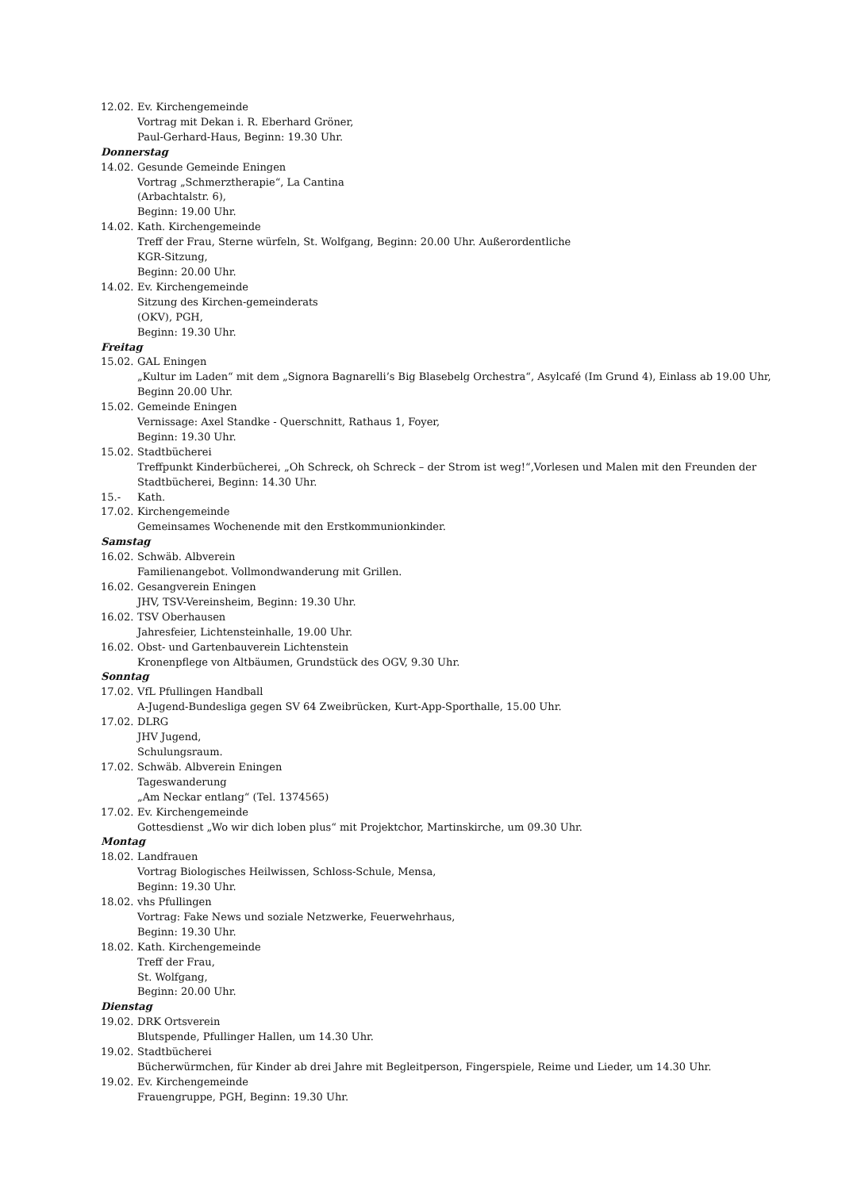12.02. Ev. Kirchengemeinde
Vortrag mit Dekan i. R. Eberhard Gröner,
Paul-Gerhard-Haus, Beginn: 19.30 Uhr.
Donnerstag
14.02. Gesunde Gemeinde Eningen
Vortrag „Schmerztherapie“, La Cantina
(Arbachtalstr. 6),
Beginn: 19.00 Uhr.
14.02. Kath. Kirchengemeinde
Treff der Frau, Sterne würfeln, St. Wolfgang, Beginn: 20.00 Uhr. Außerordentliche
KGR-Sitzung,
Beginn: 20.00 Uhr.
14.02. Ev. Kirchengemeinde
Sitzung des Kirchen-gemeinderats
(OKV), PGH,
Beginn: 19.30 Uhr.
Freitag
15.02. GAL Eningen
„Kultur im Laden“ mit dem „Signora Bagnarelli’s Big Blasebelg Orchestra“, Asylcafé (Im Grund 4), Einlass ab 19.00 Uhr, Beginn 20.00 Uhr.
15.02. Gemeinde Eningen
Vernissage: Axel Standke - Querschnitt, Rathaus 1, Foyer,
Beginn: 19.30 Uhr.
15.02. Stadtbücherei
Treffpunkt Kinderbücherei, „Oh Schreck, oh Schreck – der Strom ist weg!“,Vorlesen und Malen mit den Freunden der Stadtbücherei, Beginn: 14.30 Uhr.
15.- Kath.
17.02. Kirchengemeinde
Gemeinsames Wochenende mit den Erstkommunionkinder.
Samstag
16.02. Schwäb. Albverein
Familienangebot. Vollmondwanderung mit Grillen.
16.02. Gesangverein Eningen
JHV, TSV-Vereinsheim, Beginn: 19.30 Uhr.
16.02. TSV Oberhausen
Jahresfeier, Lichtensteinhalle, 19.00 Uhr.
16.02. Obst- und Gartenbauverein Lichtenstein
Kronenpflege von Altbäumen, Grundstück des OGV, 9.30 Uhr.
Sonntag
17.02. VfL Pfullingen Handball
A-Jugend-Bundesliga gegen SV 64 Zweibrücken, Kurt-App-Sporthalle, 15.00 Uhr.
17.02. DLRG
JHV Jugend,
Schulungsraum.
17.02. Schwäb. Albverein Eningen
Tageswanderung
„Am Neckar entlang“ (Tel. 1374565)
17.02. Ev. Kirchengemeinde
Gottesdienst „Wo wir dich loben plus“ mit Projektchor, Martinskirche, um 09.30 Uhr.
Montag
18.02. Landfrauen
Vortrag Biologisches Heilwissen, Schloss-Schule, Mensa,
Beginn: 19.30 Uhr.
18.02. vhs Pfullingen
Vortrag: Fake News und soziale Netzwerke, Feuerwehrhaus,
Beginn: 19.30 Uhr.
18.02. Kath. Kirchengemeinde
Treff der Frau,
St. Wolfgang,
Beginn: 20.00 Uhr.
Dienstag
19.02. DRK Ortsverein
Blutspende, Pfullinger Hallen, um 14.30 Uhr.
19.02. Stadtbücherei
Bücherwürmchen, für Kinder ab drei Jahre mit Begleitperson, Fingerspiele, Reime und Lieder, um 14.30 Uhr.
19.02. Ev. Kirchengemeinde
Frauengruppe, PGH, Beginn: 19.30 Uhr.